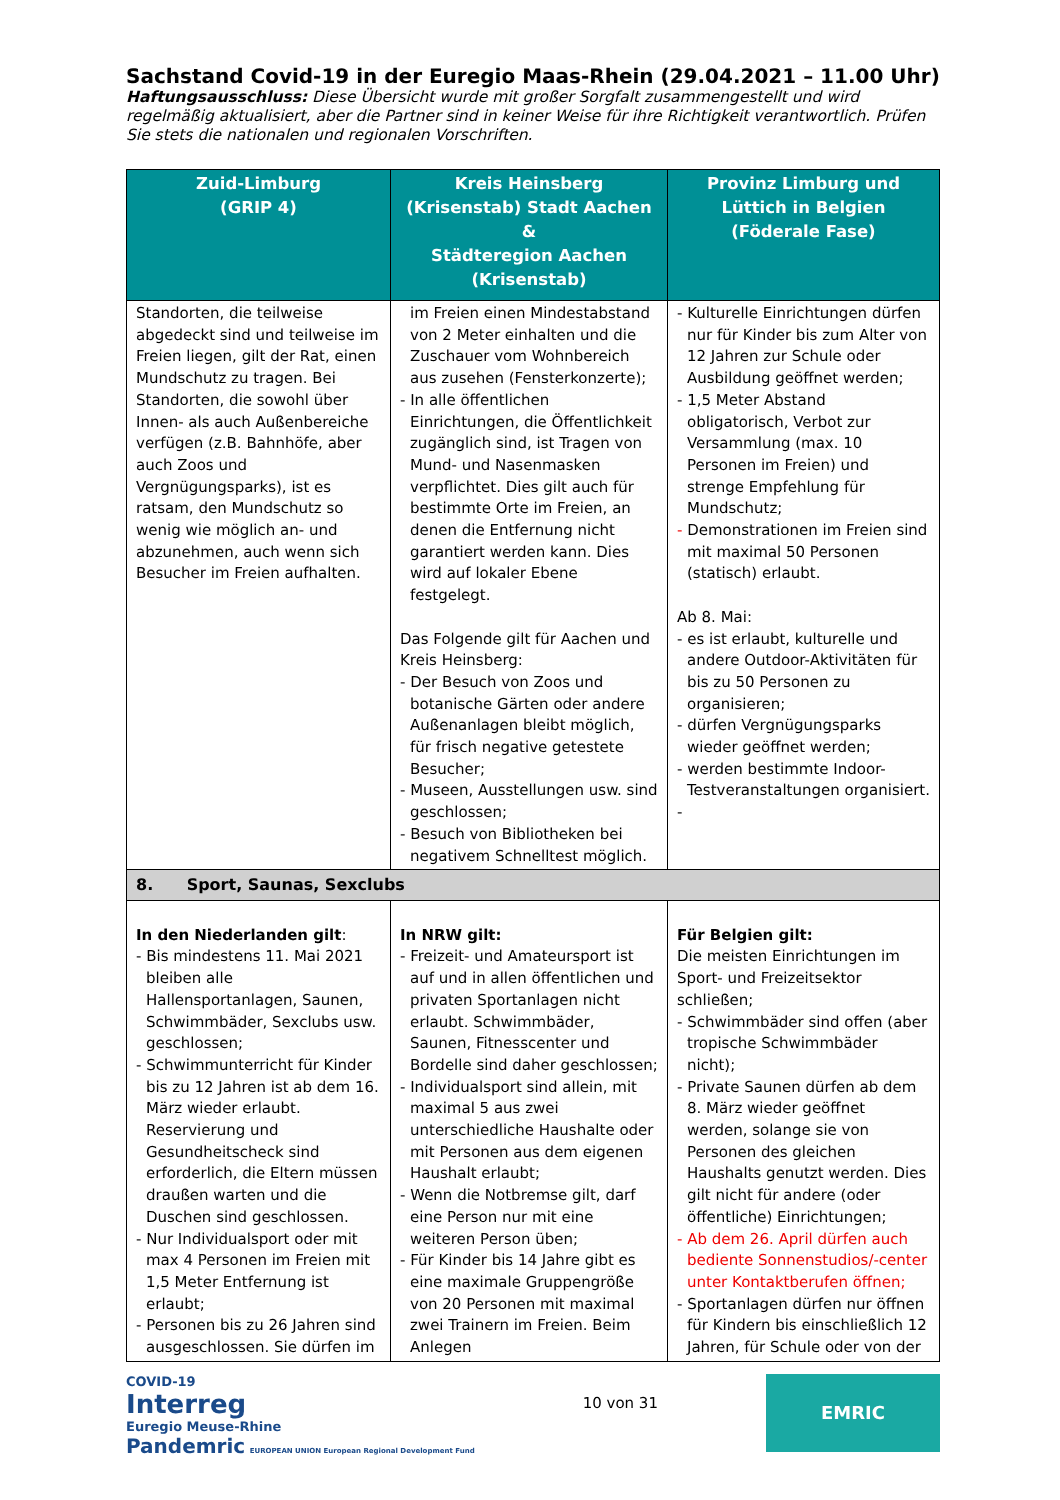Sachstand Covid-19 in der Euregio Maas-Rhein (29.04.2021 – 11.00 Uhr)
Haftungsausschluss: Diese Übersicht wurde mit großer Sorgfalt zusammengestellt und wird regelmäßig aktualisiert, aber die Partner sind in keiner Weise für ihre Richtigkeit verantwortlich. Prüfen Sie stets die nationalen und regionalen Vorschriften.
| Zuid-Limburg (GRIP 4) | Kreis Heinsberg (Krisenstab) Stadt Aachen & Städteregion Aachen (Krisenstab) | Provinz Limburg und Lüttich in Belgien (Föderale Fase) |
| --- | --- | --- |
| Standorten, die teilweise abgedeckt sind und teilweise im Freien liegen, gilt der Rat, einen Mundschutz zu tragen. Bei Standorten, die sowohl über Innen- als auch Außenbereiche verfügen (z.B. Bahnhöfe, aber auch Zoos und Vergnügungsparks), ist es ratsam, den Mundschutz so wenig wie möglich an- und abzunehmen, auch wenn sich Besucher im Freien aufhalten. | im Freien einen Mindestabstand von 2 Meter einhalten und die Zuschauer vom Wohnbereich aus zusehen (Fensterkonzerte); - In alle öffentlichen Einrichtungen, die Öffentlichkeit zugänglich sind, ist Tragen von Mund- und Nasenmasken verpflichtet. Dies gilt auch für bestimmte Orte im Freien, an denen die Entfernung nicht garantiert werden kann. Dies wird auf lokaler Ebene festgelegt. Das Folgende gilt für Aachen und Kreis Heinsberg: - Der Besuch von Zoos und botanische Gärten oder andere Außenanlagen bleibt möglich, für frisch negative getestete Besucher; - Museen, Ausstellungen usw. sind geschlossen; - Besuch von Bibliotheken bei negativem Schnelltest möglich. | - Kulturelle Einrichtungen dürfen nur für Kinder bis zum Alter von 12 Jahren zur Schule oder Ausbildung geöffnet werden; - 1,5 Meter Abstand obligatorisch, Verbot zur Versammlung (max. 10 Personen im Freien) und strenge Empfehlung für Mundschutz; - Demonstrationen im Freien sind mit maximal 50 Personen (statisch) erlaubt. Ab 8. Mai: - es ist erlaubt, kulturelle und andere Outdoor-Aktivitäten für bis zu 50 Personen zu organisieren; - dürfen Vergnügungsparks wieder geöffnet werden; - werden bestimmte Indoor-Testveranstaltungen organisiert. - |
| 8. Sport, Saunas, Sexclubs | | |
| In den Niederlanden gilt : - Bis mindestens 11. Mai 2021 bleiben alle Hallensportanlagen, Saunen, Schwimmbäder, Sexclubs usw. geschlossen; - Schwimmunterricht für Kinder bis zu 12 Jahren ist ab dem 16. März wieder erlaubt. Reservierung und Gesundheitscheck sind erforderlich, die Eltern müssen draußen warten und die Duschen sind geschlossen. - Nur Individualsport oder mit max 4 Personen im Freien mit 1,5 Meter Entfernung ist erlaubt; - Personen bis zu 26 Jahren sind ausgeschlossen. Sie dürfen im | In NRW gilt: - Freizeit- und Amateursport ist auf und in allen öffentlichen und privaten Sportanlagen nicht erlaubt. Schwimmbäder, Saunen, Fitnesscenter und Bordelle sind daher geschlossen; - Individualsport sind allein, mit maximal 5 aus zwei unterschiedliche Haushalte oder mit Personen aus dem eigenen Haushalt erlaubt; - Wenn die Notbremse gilt, darf eine Person nur mit eine weiteren Person üben; - Für Kinder bis 14 Jahre gibt es eine maximale Gruppengröße von 20 Personen mit maximal zwei Trainern im Freien. Beim Anlegen | Für Belgien gilt: Die meisten Einrichtungen im Sport- und Freizeitsektor schließen; - Schwimmbäder sind offen (aber tropische Schwimmbäder nicht); - Private Saunen dürfen ab dem 8. März wieder geöffnet werden, solange sie von Personen des gleichen Haushalts genutzt werden. Dies gilt nicht für andere (oder öffentliche) Einrichtungen; - Ab dem 26. April dürfen auch bediente Sonnenstudios/-center unter Kontaktberufen öffnen; - Sportanlagen dürfen nur öffnen für Kindern bis einschließlich 12 Jahren, für Schule oder von der |
COVID-19
Interreg
Euregio Meuse-Rhine
Pandemric EUROPEAN UNION European Regional Development Fund
10 von 31
EMRIC